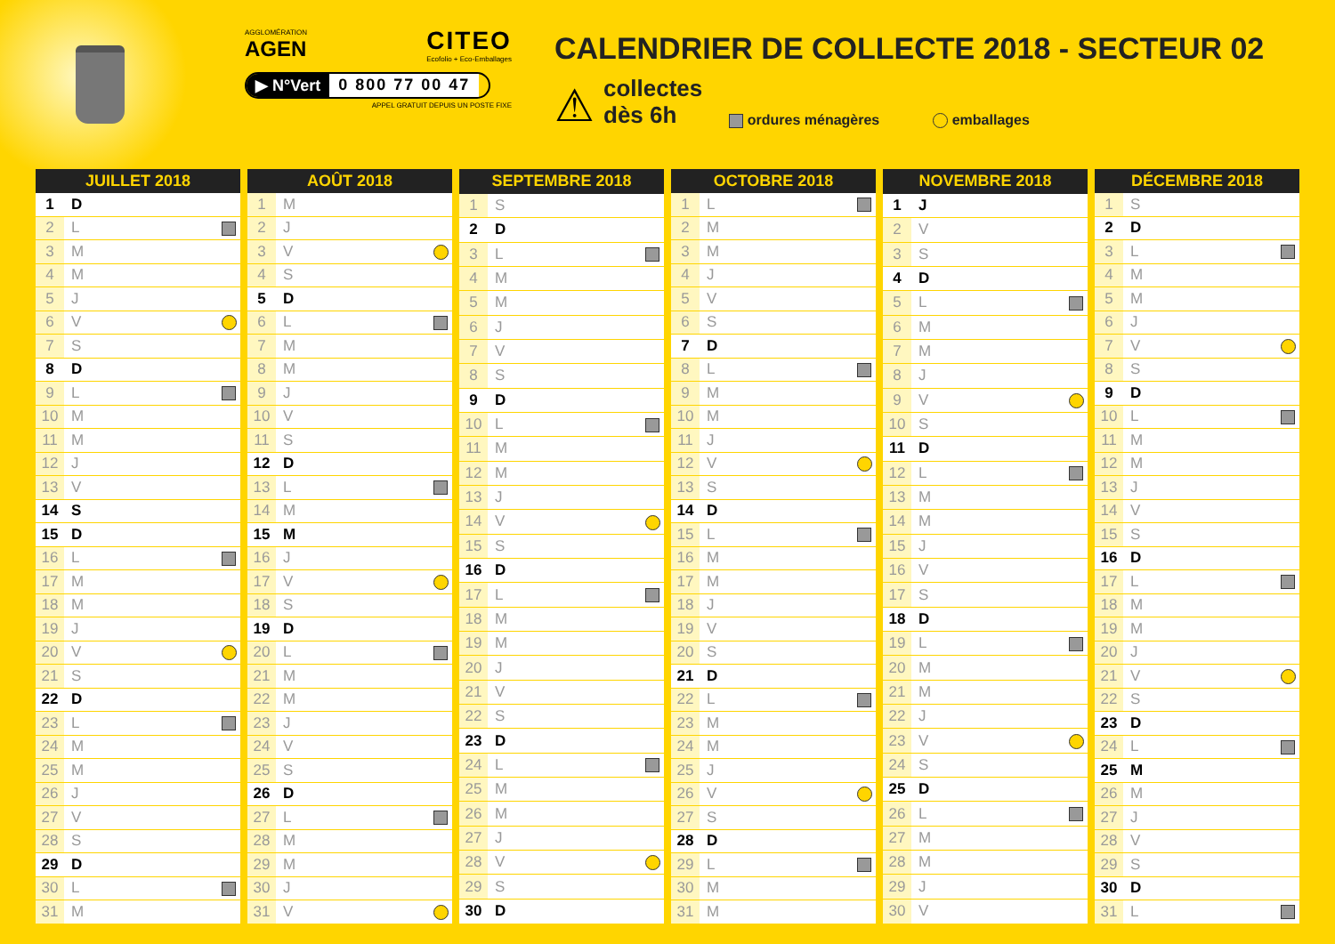AGGLOMÉRATION
AGEN
CITEO
Ecofolio + Eco-Emballages
▶ N°Vert 0 800 77 00 47
APPEL GRATUIT DEPUIS UN POSTE FIXE
CALENDRIER DE COLLECTE 2018 - SECTEUR 02
⚠
collectes
dès 6h
ordures ménagères
emballages
| JUILLET 2018 | | |
| --- | --- | --- |
| 1 | D | |
| 2 | L | |
| 3 | M | |
| 4 | M | |
| 5 | J | |
| 6 | V | |
| 7 | S | |
| 8 | D | |
| 9 | L | |
| 10 | M | |
| 11 | M | |
| 12 | J | |
| 13 | V | |
| 14 | S | |
| 15 | D | |
| 16 | L | |
| 17 | M | |
| 18 | M | |
| 19 | J | |
| 20 | V | |
| 21 | S | |
| 22 | D | |
| 23 | L | |
| 24 | M | |
| 25 | M | |
| 26 | J | |
| 27 | V | |
| 28 | S | |
| 29 | D | |
| 30 | L | |
| 31 | M | |
| AOÛT 2018 | | |
| --- | --- | --- |
| 1 | M | |
| 2 | J | |
| 3 | V | |
| 4 | S | |
| 5 | D | |
| 6 | L | |
| 7 | M | |
| 8 | M | |
| 9 | J | |
| 10 | V | |
| 11 | S | |
| 12 | D | |
| 13 | L | |
| 14 | M | |
| 15 | M | |
| 16 | J | |
| 17 | V | |
| 18 | S | |
| 19 | D | |
| 20 | L | |
| 21 | M | |
| 22 | M | |
| 23 | J | |
| 24 | V | |
| 25 | S | |
| 26 | D | |
| 27 | L | |
| 28 | M | |
| 29 | M | |
| 30 | J | |
| 31 | V | |
| SEPTEMBRE 2018 | | |
| --- | --- | --- |
| 1 | S | |
| 2 | D | |
| 3 | L | |
| 4 | M | |
| 5 | M | |
| 6 | J | |
| 7 | V | |
| 8 | S | |
| 9 | D | |
| 10 | L | |
| 11 | M | |
| 12 | M | |
| 13 | J | |
| 14 | V | |
| 15 | S | |
| 16 | D | |
| 17 | L | |
| 18 | M | |
| 19 | M | |
| 20 | J | |
| 21 | V | |
| 22 | S | |
| 23 | D | |
| 24 | L | |
| 25 | M | |
| 26 | M | |
| 27 | J | |
| 28 | V | |
| 29 | S | |
| 30 | D | |
| OCTOBRE 2018 | | |
| --- | --- | --- |
| 1 | L | |
| 2 | M | |
| 3 | M | |
| 4 | J | |
| 5 | V | |
| 6 | S | |
| 7 | D | |
| 8 | L | |
| 9 | M | |
| 10 | M | |
| 11 | J | |
| 12 | V | |
| 13 | S | |
| 14 | D | |
| 15 | L | |
| 16 | M | |
| 17 | M | |
| 18 | J | |
| 19 | V | |
| 20 | S | |
| 21 | D | |
| 22 | L | |
| 23 | M | |
| 24 | M | |
| 25 | J | |
| 26 | V | |
| 27 | S | |
| 28 | D | |
| 29 | L | |
| 30 | M | |
| 31 | M | |
| NOVEMBRE 2018 | | |
| --- | --- | --- |
| 1 | J | |
| 2 | V | |
| 3 | S | |
| 4 | D | |
| 5 | L | |
| 6 | M | |
| 7 | M | |
| 8 | J | |
| 9 | V | |
| 10 | S | |
| 11 | D | |
| 12 | L | |
| 13 | M | |
| 14 | M | |
| 15 | J | |
| 16 | V | |
| 17 | S | |
| 18 | D | |
| 19 | L | |
| 20 | M | |
| 21 | M | |
| 22 | J | |
| 23 | V | |
| 24 | S | |
| 25 | D | |
| 26 | L | |
| 27 | M | |
| 28 | M | |
| 29 | J | |
| 30 | V | |
| DÉCEMBRE 2018 | | |
| --- | --- | --- |
| 1 | S | |
| 2 | D | |
| 3 | L | |
| 4 | M | |
| 5 | M | |
| 6 | J | |
| 7 | V | |
| 8 | S | |
| 9 | D | |
| 10 | L | |
| 11 | M | |
| 12 | M | |
| 13 | J | |
| 14 | V | |
| 15 | S | |
| 16 | D | |
| 17 | L | |
| 18 | M | |
| 19 | M | |
| 20 | J | |
| 21 | V | |
| 22 | S | |
| 23 | D | |
| 24 | L | |
| 25 | M | |
| 26 | M | |
| 27 | J | |
| 28 | V | |
| 29 | S | |
| 30 | D | |
| 31 | L | |